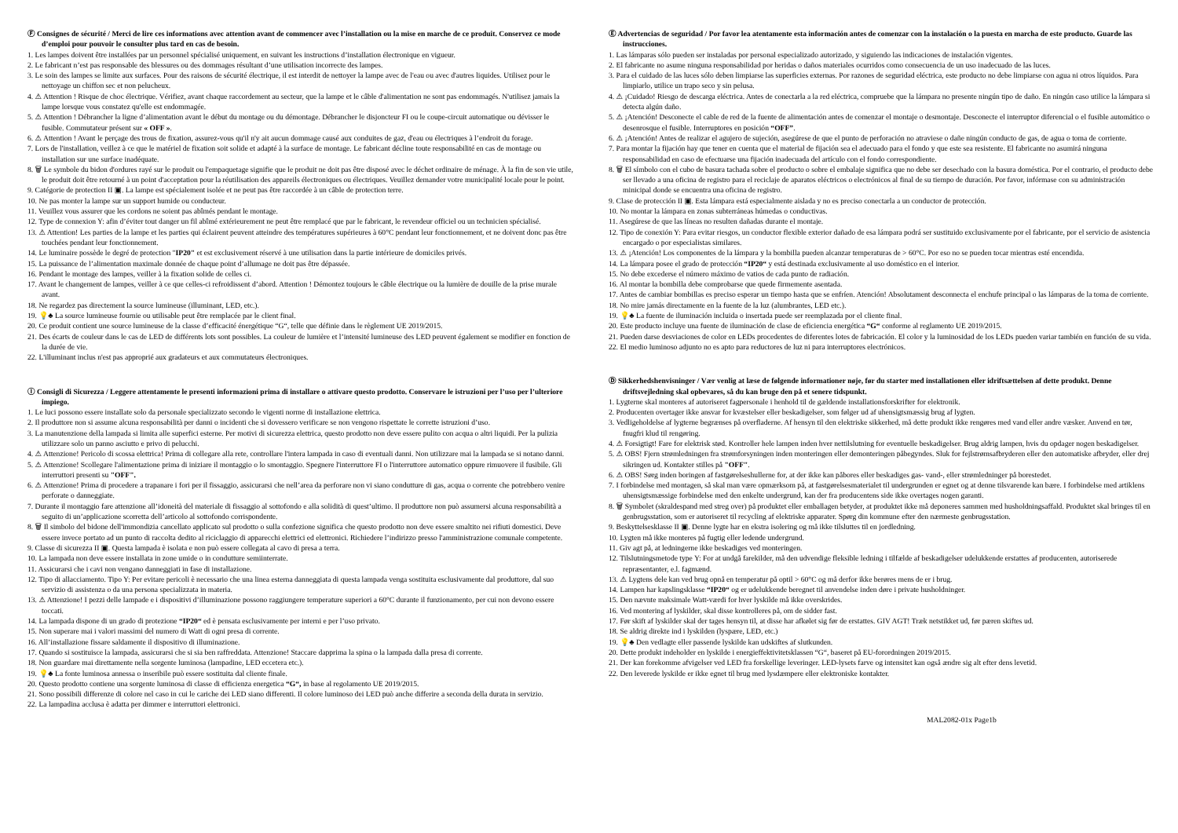Ⓕ Consignes de sécurité / Merci de lire ces informations avec attention avant de commencer avec l’installation ou la mise en marche de ce produit. Conservez ce mode d’emploi pour pouvoir le consulter plus tard en cas de besoin.
1. Les lampes doivent être installées par un personnel spécialisé uniquement, en suivant les instructions d’installation électronique en vigueur.
2. Le fabricant n’est pas responsable des blessures ou des dommages résultant d’une utilisation incorrecte des lampes.
3. Le soin des lampes se limite aux surfaces. Pour des raisons de sécurité électrique, il est interdit de nettoyer la lampe avec de l'eau ou avec d'autres liquides. Utilisez pour le nettoyage un chiffon sec et non pelucheux.
4. ⚠ Attention ! Risque de choc électrique. Vérifiez, avant chaque raccordement au secteur, que la lampe et le câble d'alimentation ne sont pas endommagés. N'utilisez jamais la lampe lorsque vous constatez qu'elle est endommagée.
5. ⚠ Attention ! Débrancher la ligne d’alimentation avant le début du montage ou du démontage. Débrancher le disjoncteur FI ou le coupe-circuit automatique ou dévisser le fusible. Commutateur présent sur « OFF ».
6. ⚠ Attention ! Avant le perçage des trous de fixation, assurez-vous qu'il n'y ait aucun dommage causé aux conduites de gaz, d'eau ou électriques à l’endroit du forage.
7. Lors de l'installation, veillez à ce que le matériel de fixation soit solide et adapté à la surface de montage. Le fabricant décline toute responsabilité en cas de montage ou installation sur une surface inadéquate.
8. 🗑 Le symbole du bidon d'ordures rayé sur le produit ou l'empaquetage signifie que le produit ne doit pas être disposé avec le déchet ordinaire de ménage. À la fin de son vie utile, le produit doit être retourné à un point d'acceptation pour la réutilisation des appareils électroniques ou électriques. Veuillez demander votre municipalité locale pour le point.
9. Catégorie de protection II ▣. La lampe est spécialement isolée et ne peut pas être raccordée à un câble de protection terre.
10. Ne pas monter la lampe sur un support humide ou conducteur.
11. Veuillez vous assurer que les cordons ne soient pas abîmés pendant le montage.
12. Type de connexion Y: afin d’éviter tout danger un fil abîmé extérieurement ne peut être remplacé que par le fabricant, le revendeur officiel ou un technicien spécialisé.
13. ⚠ Attention! Les parties de la lampe et les parties qui éclairent peuvent atteindre des températures supérieures à 60°C pendant leur fonctionnement, et ne doivent donc pas être touchées pendant leur fonctionnement.
14. Le luminaire possède le degré de protection "IP20" et est exclusivement réservé à une utilisation dans la partie intérieure de domiciles privés.
15. La puissance de l’alimentation maximale donnée de chaque point d’allumage ne doit pas être dépassée.
16. Pendant le montage des lampes, veiller à la fixation solide de celles ci.
17. Avant le changement de lampes, veiller à ce que celles-ci refroidissent d’abord. Attention ! Démontez toujours le câble électrique ou la lumière de douille de la prise murale avant.
18. Ne regardez pas directement la source lumineuse (illuminant, LED, etc.).
19. 💡♣ La source lumineuse fournie ou utilisable peut être remplacée par le client final.
20. Ce produit contient une source lumineuse de la classe d’efficacité énergétique “G“, telle que définie dans le règlement UE 2019/2015.
21. Des écarts de couleur dans le cas de LED de différents lots sont possibles. La couleur de lumière et l’intensité lumineuse des LED peuvent également se modifier en fonction de la durée de vie.
22. L'illuminant inclus n'est pas approprié aux gradateurs et aux commutateurs électroniques.
Ⓘ Consigli di Sicurezza / Leggere attentamente le presenti informazioni prima di installare o attivare questo prodotto. Conservare le istruzioni per l’uso per l’ulteriore impiego.
1. Le luci possono essere installate solo da personale specializzato secondo le vigenti norme di installazione elettrica.
2. Il produttore non si assume alcuna responsabilità per danni o incidenti che si dovessero verificare se non vengono rispettate le corrette istruzioni d’uso.
3. La manutenzione della lampada si limita alle superfici esterne. Per motivi di sicurezza elettrica, questo prodotto non deve essere pulito con acqua o altri liquidi. Per la pulizia utilizzare solo un panno asciutto e privo di pelucchi.
4. ⚠ Attenzione! Pericolo di scossa elettrica! Prima di collegare alla rete, controllare l'intera lampada in caso di eventuali danni. Non utilizzare mai la lampada se si notano danni.
5. ⚠ Attenzione! Scollegare l'alimentazione prima di iniziare il montaggio o lo smontaggio. Spegnere l'interruttore FI o l'interruttore automatico oppure rimuovere il fusibile. Gli interruttori presenti su "OFF".
6. ⚠ Attenzione! Prima di procedere a trapanare i fori per il fissaggio, assicurarsi che nell’area da perforare non vi siano condutture di gas, acqua o corrente che potrebbero venire perforate o danneggiate.
7. Durante il montaggio fare attenzione all’idoneità del materiale di fissaggio al sottofondo e alla solidità di quest’ultimo. Il produttore non può assumersi alcuna responsabilità a seguito di un’applicazione scorretta dell’articolo al sottofondo corrispondente.
8. 🗑 Il simbolo del bidone dell'immondizia cancellato applicato sul prodotto o sulla confezione significa che questo prodotto non deve essere smaltito nei rifiuti domestici. Deve essere invece portato ad un punto di raccolta dedito al riciclaggio di apparecchi elettrici ed elettronici. Richiedere l’indirizzo presso l'amministrazione comunale competente.
9. Classe di sicurezza II ▣. Questa lampada è isolata e non può essere collegata al cavo di presa a terra.
10. La lampada non deve essere installata in zone umide o in condutture semiinterrate.
11. Assicurarsi che i cavi non vengano danneggiati in fase di installazione.
12. Tipo di allacciamento. Tipo Y: Per evitare pericoli è necessario che una linea esterna danneggiata di questa lampada venga sostituita esclusivamente dal produttore, dal suo servizio di assistenza o da una persona specializzata in materia.
13. ⚠ Attenzione! I pezzi delle lampade e i dispositivi d’illuminazione possono raggiungere temperature superiori a 60°C durante il funzionamento, per cui non devono essere toccati.
14. La lampada dispone di un grado di protezione “IP20“ ed è pensata esclusivamente per interni e per l’uso privato.
15. Non superare mai i valori massimi del numero di Watt di ogni presa di corrente.
16. All’installazione fissare saldamente il dispositivo di illuminazione.
17. Quando si sostituisce la lampada, assicurarsi che si sia ben raffreddata. Attenzione! Staccare dapprima la spina o la lampada dalla presa di corrente.
18. Non guardare mai direttamente nella sorgente luminosa (lampadine, LED eccetera etc.).
19. 💡♣ La fonte luminosa annessa o inseribile può essere sostituita dal cliente finale.
20. Questo prodotto contiene una sorgente luminosa di classe di efficienza energetica “G“, in base al regolamento UE 2019/2015.
21. Sono possibili differenze di colore nel caso in cui le cariche dei LED siano differenti. Il colore luminoso dei LED può anche differire a seconda della durata in servizio.
22. La lampadina acclusa è adatta per dimmer e interruttori elettronici.
Ⓔ Advertencias de seguridad / Por favor lea atentamente esta información antes de comenzar con la instalación o la puesta en marcha de este producto. Guarde las instrucciones.
1. Las lámparas sólo pueden ser instaladas por personal especializado autorizado, y siguiendo las indicaciones de instalación vigentes.
2. El fabricante no asume ninguna responsabilidad por heridas o daños materiales ocurridos como consecuencia de un uso inadecuado de las luces.
3. Para el cuidado de las luces sólo deben limpiarse las superficies externas. Por razones de seguridad eléctrica, este producto no debe limpiarse con agua ni otros líquidos. Para limpiarlo, utilice un trapo seco y sin pelusa.
4. ⚠ ¡Cuidado! Riesgo de descarga eléctrica. Antes de conectarla a la red eléctrica, compruebe que la lámpara no presente ningún tipo de daño. En ningún caso utilice la lámpara si detecta algún daño.
5. ⚠ ¡Atención! Desconecte el cable de red de la fuente de alimentación antes de comenzar el montaje o desmontaje. Desconecte el interruptor diferencial o el fusible automático o desenrosque el fusible. Interruptores en posición “OFF”.
6. ⚠ ¡Atención! Antes de realizar el agujero de sujeción, asegúrese de que el punto de perforación no atraviese o dañe ningún conducto de gas, de agua o toma de corriente.
7. Para montar la fijación hay que tener en cuenta que el material de fijación sea el adecuado para el fondo y que este sea resistente. El fabricante no asumirá ninguna responsabilidad en caso de efectuarse una fijación inadecuada del artículo con el fondo correspondiente.
8. 🗑 El símbolo con el cubo de basura tachada sobre el producto o sobre el embalaje significa que no debe ser desechado con la basura doméstica. Por el contrario, el producto debe ser llevado a una oficina de registro para el reciclaje de aparatos eléctricos o electrónicos al final de su tiempo de duración. Por favor, infórmase con su administración minicipal donde se encuentra una oficina de registro.
9. Clase de protección II ▣. Esta lámpara está especialmente aislada y no es preciso conectarla a un conductor de protección.
10. No montar la lámpara en zonas subterráneas húmedas o conductivas.
11. Asegúrese de que las líneas no resulten dañadas durante el montaje.
12. Tipo de conexión Y: Para evitar riesgos, un conductor flexible exterior dañado de esa lámpara podrá ser sustituido exclusivamente por el fabricante, por el servicio de asistencia encargado o por especialistas similares.
13. ⚠ ¡Atención! Los componentes de la lámpara y la bombilla pueden alcanzar temperaturas de > 60°C. Por eso no se pueden tocar mientras esté encendida.
14. La lámpara posee el grado de protección “IP20“ y está destinada exclusivamente al uso doméstico en el interior.
15. No debe excederse el número máximo de vatios de cada punto de radiación.
16. Al montar la bombilla debe comprobarse que quede firmemente asentada.
17. Antes de cambiar bombillas es preciso esperar un tiempo hasta que se enfríen. Atención! Absolutament desconnecta el enchufe principal o las lámparas de la toma de corriente.
18. No mire jamás directamente en la fuente de la luz (alumbrantes, LED etc.).
19. 💡♣ La fuente de iluminación incluida o insertada puede ser reemplazada por el cliente final.
20. Este producto incluye una fuente de iluminación de clase de eficiencia energética “G“ conforme al reglamento UE 2019/2015.
21. Pueden darse desviaciones de color en LEDs procedentes de diferentes lotes de fabricación. El color y la luminosidad de los LEDs pueden variar también en función de su vida.
22. El medio luminoso adjunto no es apto para reductores de luz ni para interruptores electrónicos.
Ⓓ Sikkerhedshenvisninger / Vær venlig at læse de følgende informationer nøje, før du starter med installationen eller idriftsættelsen af dette produkt. Denne driftsvejledning skal opbevares, så du kan bruge den på et senere tidspunkt.
1. Lygterne skal monteres af autoriseret fagpersonale i henhold til de gældende installationsforskrifter for elektronik.
2. Producenten overtager ikke ansvar for kvæstelser eller beskadigelser, som følger ud af uhensigtsmæssig brug af lygten.
3. Vedligeholdelse af lygterne begrænses på overfladerne. Af hensyn til den elektriske sikkerhed, må dette produkt ikke rengøres med vand eller andre væsker. Anvend en tør, fnugfri klud til rengøring.
4. ⚠ Forsigtigt! Fare for elektrisk stød. Kontroller hele lampen inden hver nettilslutning for eventuelle beskadigelser. Brug aldrig lampen, hvis du opdager nogen beskadigelser.
5. ⚠ OBS! Fjern strømledningen fra strømforsyningen inden monteringen eller demonteringen påbegyndes. Sluk for fejlstrømsafbryderen eller den automatiske afbryder, eller drej sikringen ud. Kontakter stilles på "OFF".
6. ⚠ OBS! Sørg inden boringen af fastgørelseshullerne for, at der ikke kan påbores eller beskadiges gas- vand-, eller strømledninger på borestedet.
7. I forbindelse med montagen, så skal man være opmærksom på, at fastgørelsesmaterialet til undergrunden er egnet og at denne tilsvarende kan bære. I forbindelse med artiklens uhensigtsmæssige forbindelse med den enkelte undergrund, kan der fra producentens side ikke overtages nogen garanti.
8. 🗑 Symbolet (skraldespand med streg over) på produktet eller emballagen betyder, at produktet ikke må deponeres sammen med husholdningsaffald. Produktet skal bringes til en genbrugsstation, som er autoriseret til recycling af elektriske apparater. Spørg din kommune efter den nærmeste genbrugsstation.
9. Beskyttelsesklasse II ▣. Denne lygte har en ekstra isolering og må ikke tilsluttes til en jordledning.
10. Lygten må ikke monteres på fugtig eller ledende undergrund.
11. Giv agt på, at ledningerne ikke beskadiges ved monteringen.
12. Tilslutningsmetode type Y: For at undgå farekilder, må den udvendige fleksible ledning i tilfælde af beskadigelser udelukkende erstattes af producenten, autoriserede repræsentanter, e.l. fagmænd.
13. ⚠ Lygtens dele kan ved brug opnå en temperatur på optil > 60°C og må derfor ikke berøres mens de er i brug.
14. Lampen har kapslingsklasse “IP20“ og er udelukkende beregnet til anvendelse inden døre i private husholdninger.
15. Den nævnte maksimale Watt-værdi for hver lyskilde må ikke overskrides.
16. Ved montering af lyskilder, skal disse kontrolleres på, om de sidder fast.
17. Før skift af lyskilder skal der tages hensyn til, at disse har afkølet sig før de erstattes. GIV AGT! Træk netstikket ud, før pæren skiftes ud.
18. Se aldrig direkte ind i lyskilden (lyspære, LED, etc.)
19. 💡♣ Den vedlagte eller passende lyskilde kan udskiftes af slutkunden.
20. Dette produkt indeholder en lyskilde i energieffektivitetsklassen “G“, baseret på EU-forordningen 2019/2015.
21. Der kan forekomme afvigelser ved LED fra forskellige leveringer. LED-lysets farve og intensitet kan også ændre sig alt efter dens levetid.
22. Den leverede lyskilde er ikke egnet til brug med lysdæmpere eller elektroniske kontakter.
MAL2082-01x Page1b